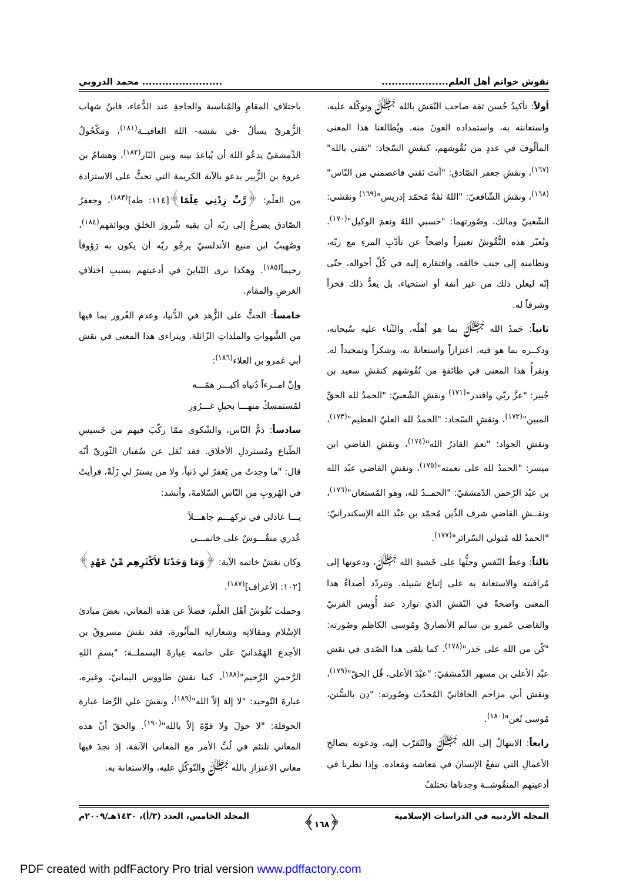نقوش خواتم أهل العلم............................................ محمد الدروبي
أولاً: تأكيدُ حُسن ثقة صاحب النّقش بالله ﷻ وتوكّله عليه، واستعانته به، واستمداده العونَ منه. ويُطالعنا هذا المعنى المألُوفَ في عددٍ من نُقُوشهم، كنقشِ السّجاد: "ثقتي بالله"<sup>(١٦٧)</sup>، ونقشِ جعفر الصّادق: "أنتَ ثقتي فاعصمني من النّاس"<sup>(١٦٨)</sup>، ونقشِ الشّافعيّ: "اللهُ ثقةُ مُحمّد إدريس"<sup>(١٦٩)</sup> ونقشي: الشّعبيّ ومالك، وصُورتهما: "حسبي اللهُ ونعمَ الوكيل"<sup>(١٧٠)</sup>. وتُعبّر هذه النُّقُوشُ تعبيراً واضحاً عن تأدّبِ المرءِ مع ربّه، وتطامنه إلى جنب خالقه، وافتقاره إليه في كُلِّ أحواله، حتّى إنّه ليعلن ذلك من غير أنفة أو استحياء، بل يعدُّ ذلك فخراً وشرفاً له.
ثانياً: حَمدُ الله ﷻ بما هو أهلُه، والثّناء عليه سُبحانه، وذكــره بما هو فيه، اعتزازاً واستعانةً به، وشكراً وتمجيداً له. ونقرأُ هذا المعنى في طائفةٍ من نُقُوشهم كنقشِ سعيد بن جُبير: "عزَّ ربّي واقتدر"<sup>(١٧١)</sup> ونقشِ الشّعبيّ: "الحمدُ لله الحقِّ المبين"<sup>(١٧٢)</sup>، ونقشِ السّجاد: "الحمدُ لله العليّ العظيم"<sup>(١٧٣)</sup>، ونقشِ الجواد: "نعمَ القادرُ الله"<sup>(١٧٤)</sup>، ونقشِ القاضي ابن ميسر: "الحمدُ لله على نعمته"<sup>(١٧٥)</sup>، ونقشِ القاضي عبْد الله بن عبْد الرّحمن الدّمشقيّ: "الحمــدُ لله، وهو المُستعان"<sup>(١٧٦)</sup>، ونقــشِ القاضي شرف الدِّين مُحمّد بن عبْد الله الإسكندرانيّ: "الحمدُ لله مُتولي السّرائر"<sup>(١٧٧)</sup>.
ثالثاً: وعظُ النّفسِ وحثُّها على خَشيةِ الله ﷻ، ودعوتها إلى مُراقبته والاستعانة به على إتباع سَبيله. وتتردّد أصداءُ هذا المعنى واضحةً في النّقشِ الذي توارد عند أُويس القرنيّ والقاضي عَمرو بن سالم الأنصاريّ ومُوسى الكاظم وصُورته: "كُن من الله على حَذر"<sup>(١٧٨)</sup>. كما نلقى هذا الصّدى في نقش عبْد الأعلى بن مسهر الدّمشقيّ: "عبْدَ الأعلى، قُل الحقّ"<sup>(١٧٩)</sup>، ونقش أبي مزاحم الخاقانيّ المُحدّث وصُورته: "دِن بالسُّنن، مُوسى تُعن"<sup>(١٨٠)</sup>.
رابعاً: الابتهالُ إلى الله ﷻ والتّقرّب إليه، ودعوته بصالحِ الأعمالِ التي تنفعُ الإنسانَ في مَعاشه ومَعاده. وإذا نظرنا في أدعيتهم المنقُوشــة وجدناها تختلفُ
باختلافِ المقامِ والمُناسبة والحاجةِ عند الدُّعاء، فابنُ شهاب الزُّهريّ يسألُ -في نقشه- اللهَ العافيــة<sup>(١٨١)</sup>، ومَكْحُولٌ الدِّمشقيّ يدعُو اللهَ أن يُباعدَ بينه وبين النّار<sup>(١٨٢)</sup>، وهشامُ بن عروة بن الزُّبير يدعو بالآية الكريمة التي تحثُّ على الاستزادة من العلْم: ﴿رَّبِّ زِدْنِي عِلْمًا﴾[١١٤: طه]<sup>(١٨٣)</sup>، وجعفرٌ الصّادق يضرعُ إلى ربّه أن يقيه شُرورَ الخلقِ وبوائقهم<sup>(١٨٤)</sup>، وصُهيبُ ابن منيع الأندلسيّ يرجُو ربّه أن يكون به رَؤوفاً رحيماً<sup>(١٨٥)</sup>. وهكذا نرى التّباينَ في أدعيتهم بسببِ اختلافِ الغرضِ والمقام.
خامساً: الحثُّ على الزُّهدِ في الدُّنيا، وعدم الغُرور بما فيها من الشَّهواتِ والملذاتِ الزّائلة. ويتراءى هذا المعنى في نقش أبي عَمرو بن العلاء<sup>(١٨٦)</sup>:
وإنّ امــرءاً دُنياه أكبـــر همّـــه
لمُستمسكٌ منهـــا بحبلِ غـــرُورِ
سادساً: ذمُّ النّاس، والشّكوى ممّا ركّبَ فيهم من خَسيسِ الطّباع ومُسترذلِ الأخلاق. فقد نُقل عن سُفيان الثّوريّ أنّه قال: "ما وجدتُ من يَغفرُ لي ذَنباً، ولا من يسترُ لي زَلَةً، فرأيتُ في الهُروبِ من النّاسِ السّلامةَ، وأنشد:
يـــا عاذلي في تركهـــم جاهـــلاً
عُذري منقُـــوشٌ على خاتمـــي
وكان نقشُ خاتمه الآية: ﴿وَمَا وَجَدْنَا لأَكْثَرِهِم مِّنْ عَهْدٍ﴾[١٠٢: الأعراف]<sup>(١٨٧)</sup>.
وحملت نُقُوشُ أهْل العلْم، فضلاً عن هذه المعاني، بعضَ مبادئ الإسْلام ومقالاتِه وشعاراتِه المأثُورة، فقد نقشَ مسروقُ بن الأجدع الهَمْدانيّ على خاتمه عِبارةَ البسملــة: "بسمِ اللهِ الرَّحمنِ الرَّحيم"<sup>(١٨٨)</sup>، كما نقشَ طاووس اليمانيّ، وغيره، عبارةَ التّوحيد: "لا إلهَ إلاّ الله"<sup>(١٨٩)</sup>، ونقشَ علي الرِّضا عبارة الحوقلة: "لا حولَ ولا قوّةَ إلاّ بالله"<sup>(١٩٠)</sup>. والحقّ أنّ هذه المعاني تلتئم في لُبِّ الأمر مع المعاني الآنفة، إذ نجدَ فيها معاني الاعتزازِ بالله ﷻ والتّوكّلِ عليه، والاستعانة به.
المجلة الأردنية في الدراسات الإسلامية ﴿١٦٨﴾ المجلد الخامس، العدد (٣/أ)، ١٤٣٠هـ/٢٠٠٩م
PDF created with pdfFactory Pro trial version www.pdffactory.com